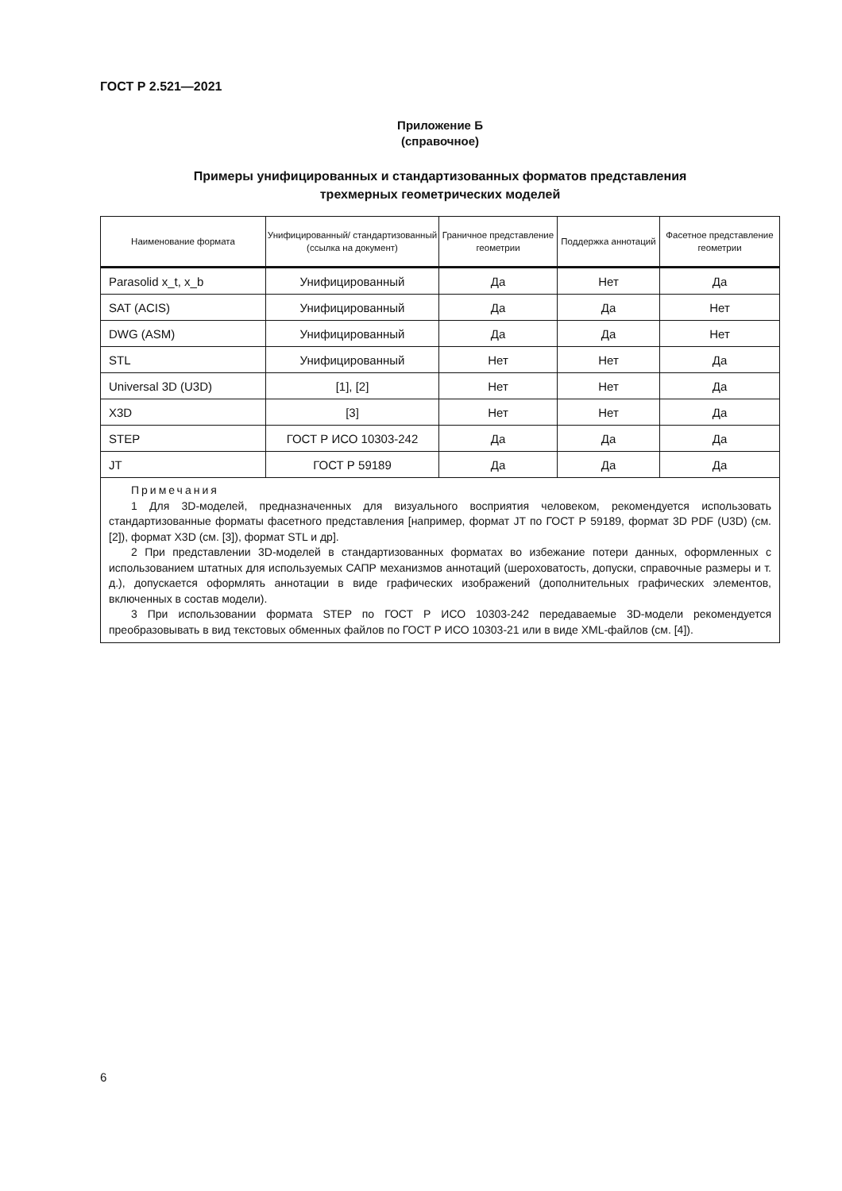ГОСТ Р 2.521—2021
Приложение Б
(справочное)
Примеры унифицированных и стандартизованных форматов представления
трехмерных геометрических моделей
| Наименование формата | Унифицированный/ стандартизованный (ссылка на документ) | Граничное представление геометрии | Поддержка аннотаций | Фасетное представление геометрии |
| --- | --- | --- | --- | --- |
| Parasolid x_t, x_b | Унифицированный | Да | Нет | Да |
| SAT (ACIS) | Унифицированный | Да | Да | Нет |
| DWG (ASM) | Унифицированный | Да | Да | Нет |
| STL | Унифицированный | Нет | Нет | Да |
| Universal 3D (U3D) | [1], [2] | Нет | Нет | Да |
| X3D | [3] | Нет | Нет | Да |
| STEP | ГОСТ Р ИСО 10303-242 | Да | Да | Да |
| JT | ГОСТ Р 59189 | Да | Да | Да |
| Примечания 1 Для 3D-моделей, предназначенных для визуального восприятия человеком, рекомендуется использовать стандартизованные форматы фасетного представления [например, формат JT по ГОСТ Р 59189, формат 3D PDF (U3D) (см. [2]), формат X3D (см. [3]), формат STL и др]. 2 При представлении 3D-моделей в стандартизованных форматах во избежание потери данных, оформленных с использованием штатных для используемых САПР механизмов аннотаций (шероховатость, допуски, справочные размеры и т. д.), допускается оформлять аннотации в виде графических изображений (дополнительных графических элементов, включенных в состав модели). 3 При использовании формата STEP по ГОСТ Р ИСО 10303-242 передаваемые 3D-модели рекомендуется преобразовывать в вид текстовых обменных файлов по ГОСТ Р ИСО 10303-21 или в виде XML-файлов (см. [4]). | | | | |
6